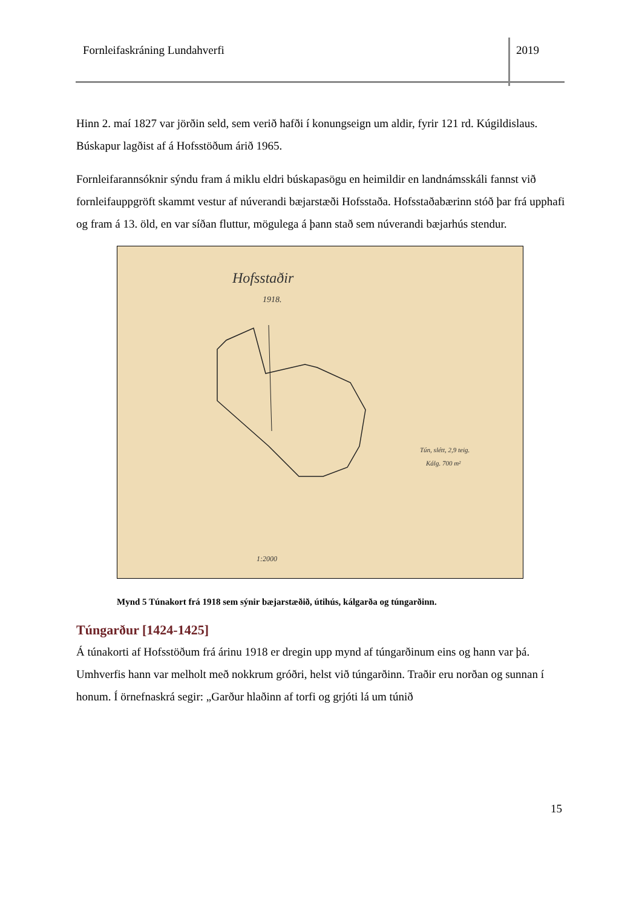Fornleifaskráning Lundahverfi 2019
Hinn 2. maí 1827 var jörðin seld, sem verið hafði í konungseign um aldir, fyrir 121 rd. Kúgildislaus. Búskapur lagðist af á Hofsstöðum árið 1965.
Fornleifarannsóknir sýndu fram á miklu eldri búskapasögu en heimildir en landnámsskáli fannst við fornleifauppgröft skammt vestur af núverandi bæjarstæði Hofsstaða. Hofsstaðabærinn stóð þar frá upphafi og fram á 13. öld, en var síðan fluttur, mögulega á þann stað sem núverandi bæjarhús stendur.
Hofsstaðir
1918.
Tún, slétt, 2,9 teig.
Kálg. 700 m²
1:2000
Mynd 5 Túnakort frá 1918 sem sýnir bæjarstæðið, útihús, kálgarða og túngarðinn.
Túngarður [1424-1425]
Á túnakorti af Hofsstöðum frá árinu 1918 er dregin upp mynd af túngarðinum eins og hann var þá. Umhverfis hann var melholt með nokkrum gróðri, helst við túngarðinn. Traðir eru norðan og sunnan í honum. Í örnefnaskrá segir: „Garður hlaðinn af torfi og grjóti lá um túnið
15